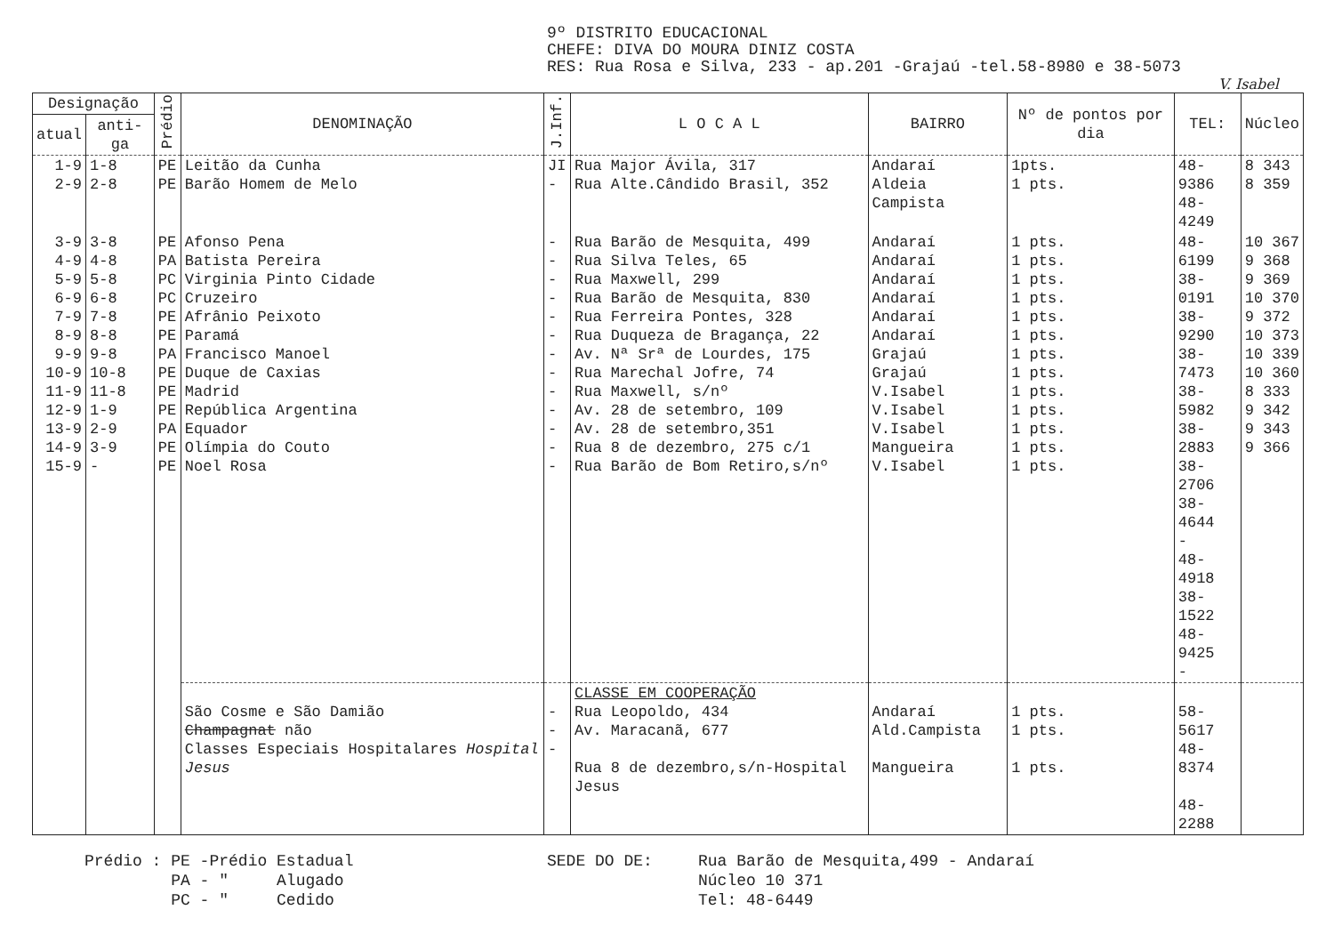9º DISTRITO EDUCACIONAL
CHEFE: DIVA DO MOURA DINIZ COSTA
RES: Rua Rosa e Silva, 233 - ap.201 -Grajaú -tel.58-8980 e 38-5073
V. Isabel
| Designação | | Prédio | DENOMINAÇÃO | J.Inf. | L O C A L | BAIRRO | Nº de pontos por dia | TEL: | Núcleo |
| --- | --- | --- | --- | --- | --- | --- | --- | --- | --- |
| atual | anti-ga | | | | | | | | |
| 1-9 2-9 | 1-8 2-8 | PE PE | Leitão da Cunha Barão Homem de Melo | JI - | Rua Major Ávila, 317 Rua Alte.Cândido Brasil, 352 | Andaraí Aldeia Campista | 1pts. 1 pts. | 48-9386 48-4249 | 8 343 8 359 |
| 3-9 4-9 5-9 6-9 7-9 8-9 9-9 10-9 11-9 12-9 13-9 14-9 15-9 | 3-8 4-8 5-8 6-8 7-8 8-8 9-8 10-8 11-8 1-9 2-9 3-9 - | PE PA PC PC PE PE PA PE PE PE PA PE PE | Afonso Pena Batista Pereira Virginia Pinto Cidade Cruzeiro Afrânio Peixoto Paramá Francisco Manoel Duque de Caxias Madrid República Argentina Equador Olímpia do Couto Noel Rosa | - - - - - - - - - - - - - | Rua Barão de Mesquita, 499 Rua Silva Teles, 65 Rua Maxwell, 299 Rua Barão de Mesquita, 830 Rua Ferreira Pontes, 328 Rua Duqueza de Bragança, 22 Av. Nª Srª de Lourdes, 175 Rua Marechal Jofre, 74 Rua Maxwell, s/nº Av. 28 de setembro, 109 Av. 28 de setembro,351 Rua 8 de dezembro, 275 c/1 Rua Barão de Bom Retiro,s/nº | Andaraí Andaraí Andaraí Andaraí Andaraí Andaraí Grajaú Grajaú V.Isabel V.Isabel V.Isabel Mangueira V.Isabel | 1 pts. 1 pts. 1 pts. 1 pts. 1 pts. 1 pts. 1 pts. 1 pts. 1 pts. 1 pts. 1 pts. 1 pts. 1 pts. | 48-6199 38-0191 38-9290 38-7473 38-5982 38-2883 38-2706 38-4644 - 48-4918 38-1522 48-9425 - | 10 367 9 368 9 369 10 370 9 372 10 373 10 339 10 360 8 333 9 342 9 343 9 366 |
| | | | São Cosme e São Damião Champagnat não Classes Especiais Hospitalares Hospital Jesus | - - - | CLASSE EM COOPERAÇÃO Rua Leopoldo, 434 Av. Maracanã, 677 Rua 8 de dezembro,s/n-Hospital Jesus | Andaraí Ald.Campista Mangueira | 1 pts. 1 pts. 1 pts. | 58-5617 48-8374 48-2288 | |
Prédio : PE -Prédio Estadual
PA - " Alugado
PC - " Cedido
SEDE DO DE: Rua Barão de Mesquita,499 - Andaraí
Núcleo 10 371
Tel: 48-6449